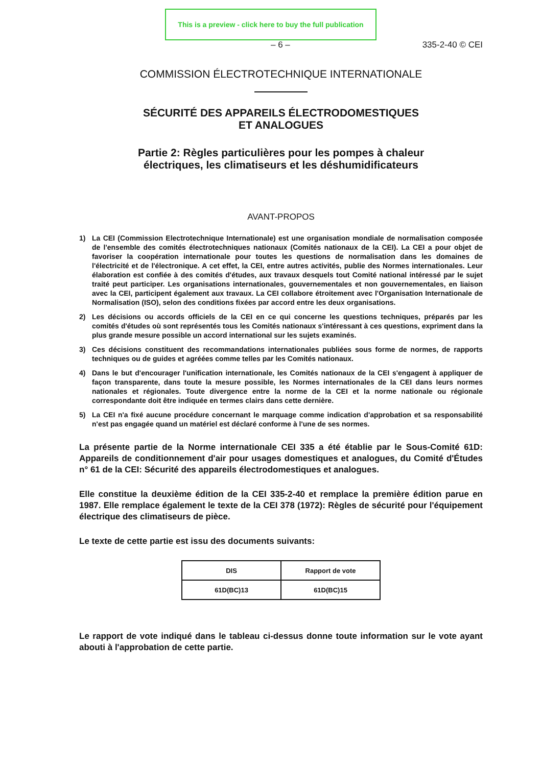This is a preview - click here to buy the full publication
– 6 – 335-2-40 © CEI
COMMISSION ÉLECTROTECHNIQUE INTERNATIONALE
SÉCURITÉ DES APPAREILS ÉLECTRODOMESTIQUES
ET ANALOGUES
Partie 2: Règles particulières pour les pompes à chaleur
électriques, les climatiseurs et les déshumidificateurs
AVANT-PROPOS
1) La CEI (Commission Electrotechnique Internationale) est une organisation mondiale de normalisation composée de l'ensemble des comités électrotechniques nationaux (Comités nationaux de la CEI). La CEI a pour objet de favoriser la coopération internationale pour toutes les questions de normalisation dans les domaines de l'électricité et de l'électronique. A cet effet, la CEI, entre autres activités, publie des Normes internationales. Leur élaboration est confiée à des comités d'études, aux travaux desquels tout Comité national intéressé par le sujet traité peut participer. Les organisations internationales, gouvernementales et non gouvernementales, en liaison avec la CEI, participent également aux travaux. La CEI collabore étroitement avec l'Organisation Internationale de Normalisation (ISO), selon des conditions fixées par accord entre les deux organisations.
2) Les décisions ou accords officiels de la CEI en ce qui concerne les questions techniques, préparés par les comités d'études où sont représentés tous les Comités nationaux s'intéressant à ces questions, expriment dans la plus grande mesure possible un accord international sur les sujets examinés.
3) Ces décisions constituent des recommandations internationales publiées sous forme de normes, de rapports techniques ou de guides et agréées comme telles par les Comités nationaux.
4) Dans le but d'encourager l'unification internationale, les Comités nationaux de la CEI s'engagent à appliquer de façon transparente, dans toute la mesure possible, les Normes internationales de la CEI dans leurs normes nationales et régionales. Toute divergence entre la norme de la CEI et la norme nationale ou régionale correspondante doit être indiquée en termes clairs dans cette dernière.
5) La CEI n'a fixé aucune procédure concernant le marquage comme indication d'approbation et sa responsabilité n'est pas engagée quand un matériel est déclaré conforme à l'une de ses normes.
La présente partie de la Norme internationale CEI 335 a été établie par le Sous-Comité 61D: Appareils de conditionnement d'air pour usages domestiques et analogues, du Comité d'Études n° 61 de la CEI: Sécurité des appareils électrodomestiques et analogues.
Elle constitue la deuxième édition de la CEI 335-2-40 et remplace la première édition parue en 1987. Elle remplace également le texte de la CEI 378 (1972): Règles de sécurité pour l'équipement électrique des climatiseurs de pièce.
Le texte de cette partie est issu des documents suivants:
| DIS | Rapport de vote |
| --- | --- |
| 61D(BC)13 | 61D(BC)15 |
Le rapport de vote indiqué dans le tableau ci-dessus donne toute information sur le vote ayant abouti à l'approbation de cette partie.